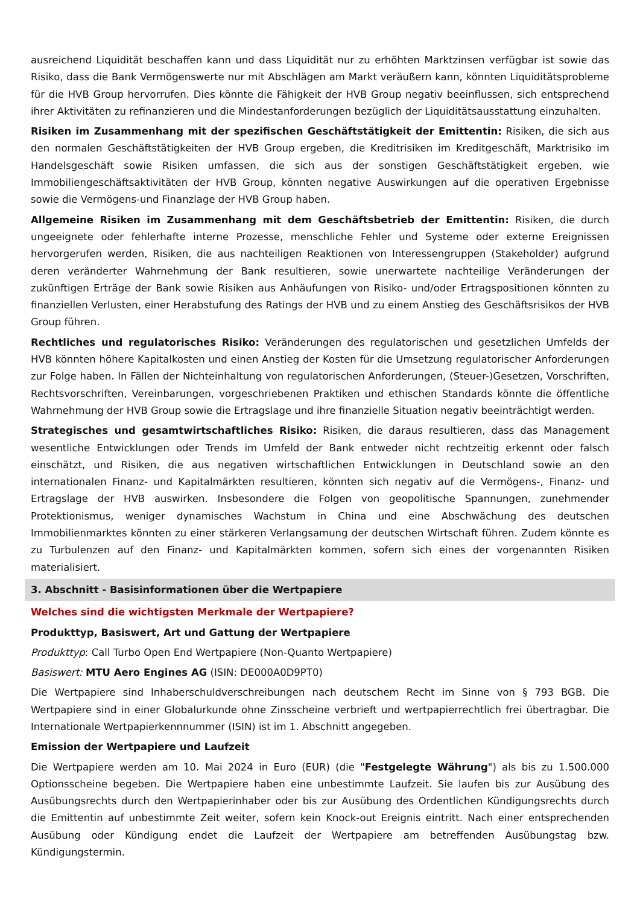ausreichend Liquidität beschaffen kann und dass Liquidität nur zu erhöhten Marktzinsen verfügbar ist sowie das Risiko, dass die Bank Vermögenswerte nur mit Abschlägen am Markt veräußern kann, könnten Liquiditätsprobleme für die HVB Group hervorrufen. Dies könnte die Fähigkeit der HVB Group negativ beeinflussen, sich entsprechend ihrer Aktivitäten zu refinanzieren und die Mindestanforderungen bezüglich der Liquiditätsausstattung einzuhalten.
Risiken im Zusammenhang mit der spezifischen Geschäftstätigkeit der Emittentin: Risiken, die sich aus den normalen Geschäftstätigkeiten der HVB Group ergeben, die Kreditrisiken im Kreditgeschäft, Marktrisiko im Handelsgeschäft sowie Risiken umfassen, die sich aus der sonstigen Geschäftstätigkeit ergeben, wie Immobiliengeschäftsaktivitäten der HVB Group, könnten negative Auswirkungen auf die operativen Ergebnisse sowie die Vermögens-und Finanzlage der HVB Group haben.
Allgemeine Risiken im Zusammenhang mit dem Geschäftsbetrieb der Emittentin: Risiken, die durch ungeeignete oder fehlerhafte interne Prozesse, menschliche Fehler und Systeme oder externe Ereignissen hervorgerufen werden, Risiken, die aus nachteiligen Reaktionen von Interessengruppen (Stakeholder) aufgrund deren veränderter Wahrnehmung der Bank resultieren, sowie unerwartete nachteilige Veränderungen der zukünftigen Erträge der Bank sowie Risiken aus Anhäufungen von Risiko- und/oder Ertragspositionen könnten zu finanziellen Verlusten, einer Herabstufung des Ratings der HVB und zu einem Anstieg des Geschäftsrisikos der HVB Group führen.
Rechtliches und regulatorisches Risiko: Veränderungen des regulatorischen und gesetzlichen Umfelds der HVB könnten höhere Kapitalkosten und einen Anstieg der Kosten für die Umsetzung regulatorischer Anforderungen zur Folge haben. In Fällen der Nichteinhaltung von regulatorischen Anforderungen, (Steuer-)Gesetzen, Vorschriften, Rechtsvorschriften, Vereinbarungen, vorgeschriebenen Praktiken und ethischen Standards könnte die öffentliche Wahrnehmung der HVB Group sowie die Ertragslage und ihre finanzielle Situation negativ beeinträchtigt werden.
Strategisches und gesamtwirtschaftliches Risiko: Risiken, die daraus resultieren, dass das Management wesentliche Entwicklungen oder Trends im Umfeld der Bank entweder nicht rechtzeitig erkennt oder falsch einschätzt, und Risiken, die aus negativen wirtschaftlichen Entwicklungen in Deutschland sowie an den internationalen Finanz- und Kapitalmärkten resultieren, könnten sich negativ auf die Vermögens-, Finanz- und Ertragslage der HVB auswirken. Insbesondere die Folgen von geopolitische Spannungen, zunehmender Protektionismus, weniger dynamisches Wachstum in China und eine Abschwächung des deutschen Immobilienmarktes könnten zu einer stärkeren Verlangsamung der deutschen Wirtschaft führen. Zudem könnte es zu Turbulenzen auf den Finanz- und Kapitalmärkten kommen, sofern sich eines der vorgenannten Risiken materialisiert.
3. Abschnitt - Basisinformationen über die Wertpapiere
Welches sind die wichtigsten Merkmale der Wertpapiere?
Produkttyp, Basiswert, Art und Gattung der Wertpapiere
Produkttyp: Call Turbo Open End Wertpapiere (Non-Quanto Wertpapiere)
Basiswert: MTU Aero Engines AG (ISIN: DE000A0D9PT0)
Die Wertpapiere sind Inhaberschuldverschreibungen nach deutschem Recht im Sinne von § 793 BGB. Die Wertpapiere sind in einer Globalurkunde ohne Zinsscheine verbrieft und wertpapierrechtlich frei übertragbar. Die Internationale Wertpapierkennnummer (ISIN) ist im 1. Abschnitt angegeben.
Emission der Wertpapiere und Laufzeit
Die Wertpapiere werden am 10. Mai 2024 in Euro (EUR) (die "Festgelegte Währung") als bis zu 1.500.000 Optionsscheine begeben. Die Wertpapiere haben eine unbestimmte Laufzeit. Sie laufen bis zur Ausübung des Ausübungsrechts durch den Wertpapierinhaber oder bis zur Ausübung des Ordentlichen Kündigungsrechts durch die Emittentin auf unbestimmte Zeit weiter, sofern kein Knock-out Ereignis eintritt. Nach einer entsprechenden Ausübung oder Kündigung endet die Laufzeit der Wertpapiere am betreffenden Ausübungstag bzw. Kündigungstermin.